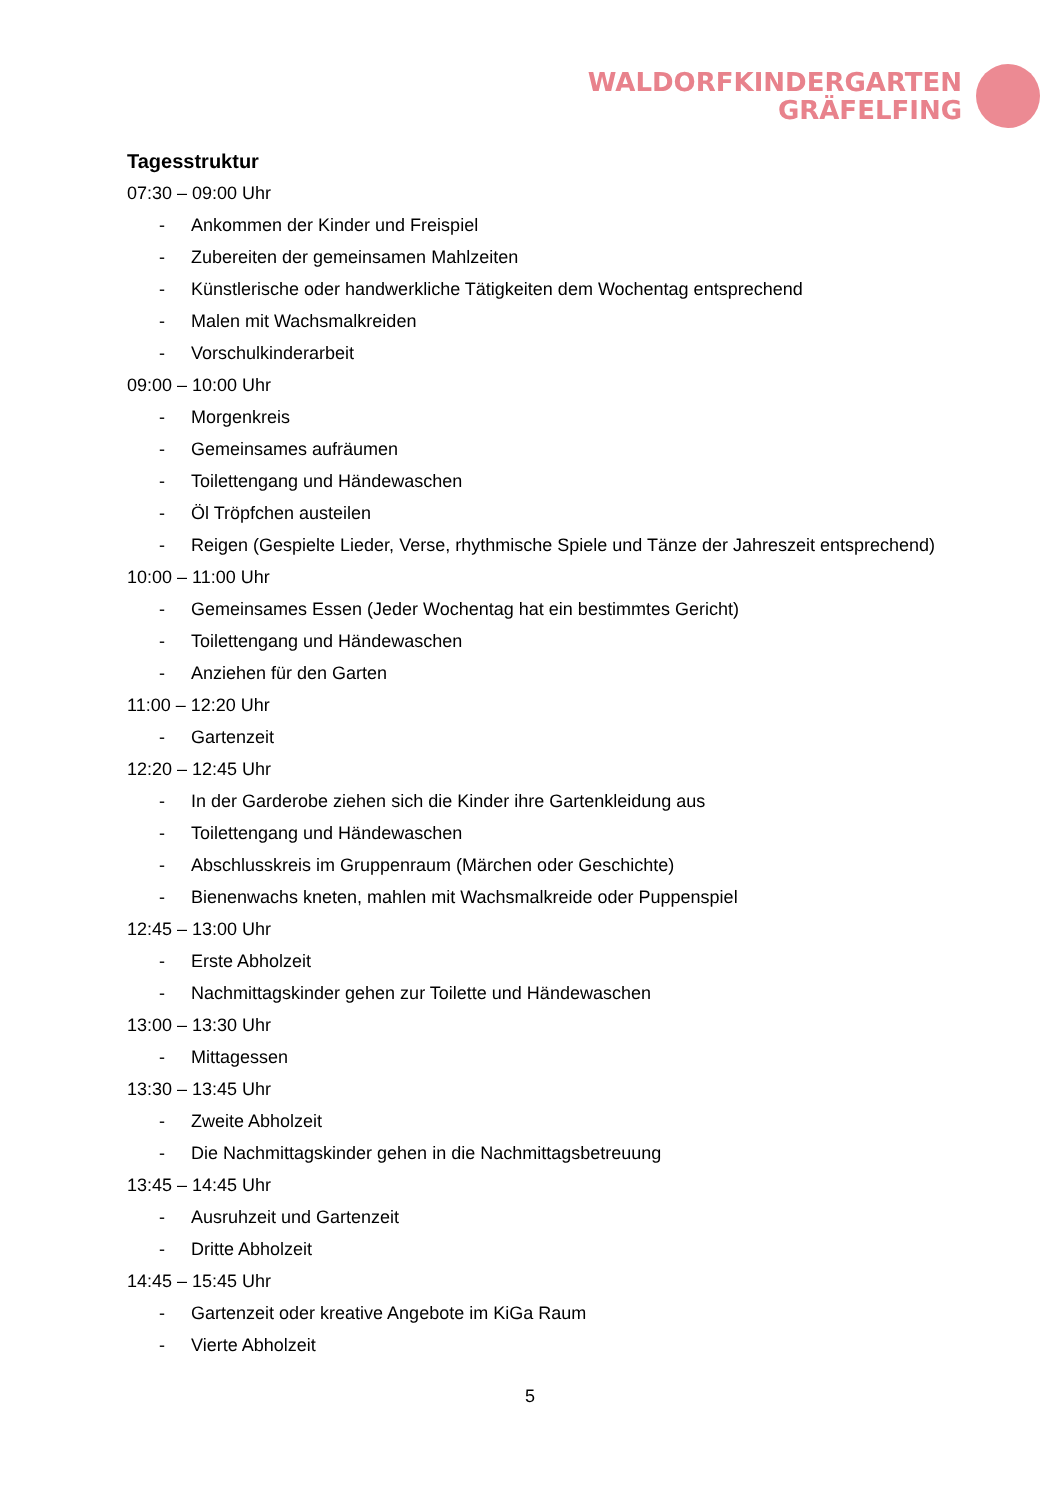WALDORFKINDERGARTEN
GRÄFELFING
Tagesstruktur
07:30 – 09:00 Uhr
- Ankommen der Kinder und Freispiel
- Zubereiten der gemeinsamen Mahlzeiten
- Künstlerische oder handwerkliche Tätigkeiten dem Wochentag entsprechend
- Malen mit Wachsmalkreiden
- Vorschulkinderarbeit
09:00 – 10:00 Uhr
- Morgenkreis
- Gemeinsames aufräumen
- Toilettengang und Händewaschen
- Öl Tröpfchen austeilen
- Reigen (Gespielte Lieder, Verse, rhythmische Spiele und Tänze der Jahreszeit entsprechend)
10:00 – 11:00 Uhr
- Gemeinsames Essen (Jeder Wochentag hat ein bestimmtes Gericht)
- Toilettengang und Händewaschen
- Anziehen für den Garten
11:00 – 12:20 Uhr
- Gartenzeit
12:20 – 12:45 Uhr
- In der Garderobe ziehen sich die Kinder ihre Gartenkleidung aus
- Toilettengang und Händewaschen
- Abschlusskreis im Gruppenraum (Märchen oder Geschichte)
- Bienenwachs kneten, mahlen mit Wachsmalkreide oder Puppenspiel
12:45 – 13:00 Uhr
- Erste Abholzeit
- Nachmittagskinder gehen zur Toilette und Händewaschen
13:00 – 13:30 Uhr
- Mittagessen
13:30 – 13:45 Uhr
- Zweite Abholzeit
- Die Nachmittagskinder gehen in die Nachmittagsbetreuung
13:45 – 14:45 Uhr
- Ausruhzeit und Gartenzeit
- Dritte Abholzeit
14:45 – 15:45 Uhr
- Gartenzeit oder kreative Angebote im KiGa Raum
- Vierte Abholzeit
5